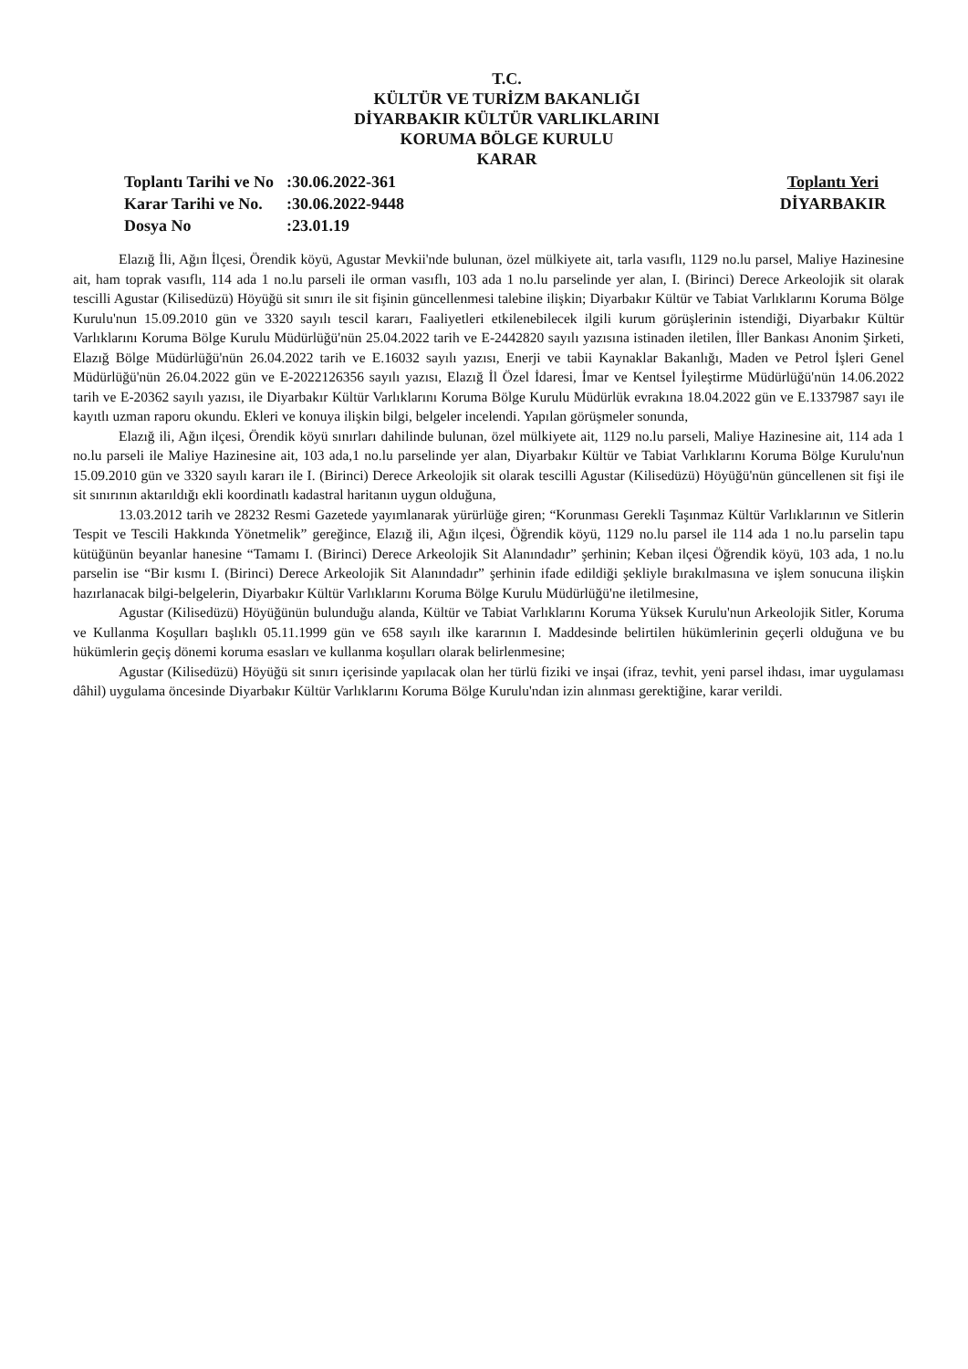T.C.
KÜLTÜR VE TURİZM BAKANLIĞI
DİYARBAKIR KÜLTÜR VARLIKLARINI
KORUMA BÖLGE KURULU
KARAR
| Toplantı Tarihi ve No | :30.06.2022-361 |
| Karar Tarihi ve No. | :30.06.2022-9448 |
| Dosya No | :23.01.19 |
Toplantı Yeri
DİYARBAKIR
Elazığ İli, Ağın İlçesi, Örendik köyü, Agustar Mevkii'nde bulunan, özel mülkiyete ait, tarla vasıflı, 1129 no.lu parsel, Maliye Hazinesine ait, ham toprak vasıflı, 114 ada 1 no.lu parseli ile orman vasıflı, 103 ada 1 no.lu parselinde yer alan, I. (Birinci) Derece Arkeolojik sit olarak tescilli Agustar (Kilisedüzü) Höyüğü sit sınırı ile sit fişinin güncellenmesi talebine ilişkin; Diyarbakır Kültür ve Tabiat Varlıklarını Koruma Bölge Kurulu'nun 15.09.2010 gün ve 3320 sayılı tescil kararı, Faaliyetleri etkilenebilecek ilgili kurum görüşlerinin istendiği, Diyarbakır Kültür Varlıklarını Koruma Bölge Kurulu Müdürlüğü'nün 25.04.2022 tarih ve E-2442820 sayılı yazısına istinaden iletilen, İller Bankası Anonim Şirketi, Elazığ Bölge Müdürlüğü'nün 26.04.2022 tarih ve E.16032 sayılı yazısı, Enerji ve tabii Kaynaklar Bakanlığı, Maden ve Petrol İşleri Genel Müdürlüğü'nün 26.04.2022 gün ve E-2022126356 sayılı yazısı, Elazığ İl Özel İdaresi, İmar ve Kentsel İyileştirme Müdürlüğü'nün 14.06.2022 tarih ve E-20362 sayılı yazısı, ile Diyarbakır Kültür Varlıklarını Koruma Bölge Kurulu Müdürlük evrakına 18.04.2022 gün ve E.1337987 sayı ile kayıtlı uzman raporu okundu. Ekleri ve konuya ilişkin bilgi, belgeler incelendi. Yapılan görüşmeler sonunda,
Elazığ ili, Ağın ilçesi, Örendik köyü sınırları dahilinde bulunan, özel mülkiyete ait, 1129 no.lu parseli, Maliye Hazinesine ait, 114 ada 1 no.lu parseli ile Maliye Hazinesine ait, 103 ada,1 no.lu parselinde yer alan, Diyarbakır Kültür ve Tabiat Varlıklarını Koruma Bölge Kurulu'nun 15.09.2010 gün ve 3320 sayılı kararı ile I. (Birinci) Derece Arkeolojik sit olarak tescilli Agustar (Kilisedüzü) Höyüğü'nün güncellenen sit fişi ile sit sınırının aktarıldığı ekli koordinatlı kadastral haritanın uygun olduğuna,
13.03.2012 tarih ve 28232 Resmi Gazetede yayımlanarak yürürlüğe giren; “Korunması Gerekli Taşınmaz Kültür Varlıklarının ve Sitlerin Tespit ve Tescili Hakkında Yönetmelik” gereğince, Elazığ ili, Ağın ilçesi, Öğrendik köyü, 1129 no.lu parsel ile 114 ada 1 no.lu parselin tapu kütüğünün beyanlar hanesine “Tamamı I. (Birinci) Derece Arkeolojik Sit Alanındadır” şerhinin; Keban ilçesi Öğrendik köyü, 103 ada, 1 no.lu parselin ise “Bir kısmı I. (Birinci) Derece Arkeolojik Sit Alanındadır” şerhinin ifade edildiği şekliyle bırakılmasına ve işlem sonucuna ilişkin hazırlanacak bilgi-belgelerin, Diyarbakır Kültür Varlıklarını Koruma Bölge Kurulu Müdürlüğü'ne iletilmesine,
Agustar (Kilisedüzü) Höyüğünün bulunduğu alanda, Kültür ve Tabiat Varlıklarını Koruma Yüksek Kurulu'nun Arkeolojik Sitler, Koruma ve Kullanma Koşulları başlıklı 05.11.1999 gün ve 658 sayılı ilke kararının I. Maddesinde belirtilen hükümlerinin geçerli olduğuna ve bu hükümlerin geçiş dönemi koruma esasları ve kullanma koşulları olarak belirlenmesine;
Agustar (Kilisedüzü) Höyüğü sit sınırı içerisinde yapılacak olan her türlü fiziki ve inşai (ifraz, tevhit, yeni parsel ihdası, imar uygulaması dâhil) uygulama öncesinde Diyarbakır Kültür Varlıklarını Koruma Bölge Kurulu'ndan izin alınması gerektiğine, karar verildi.